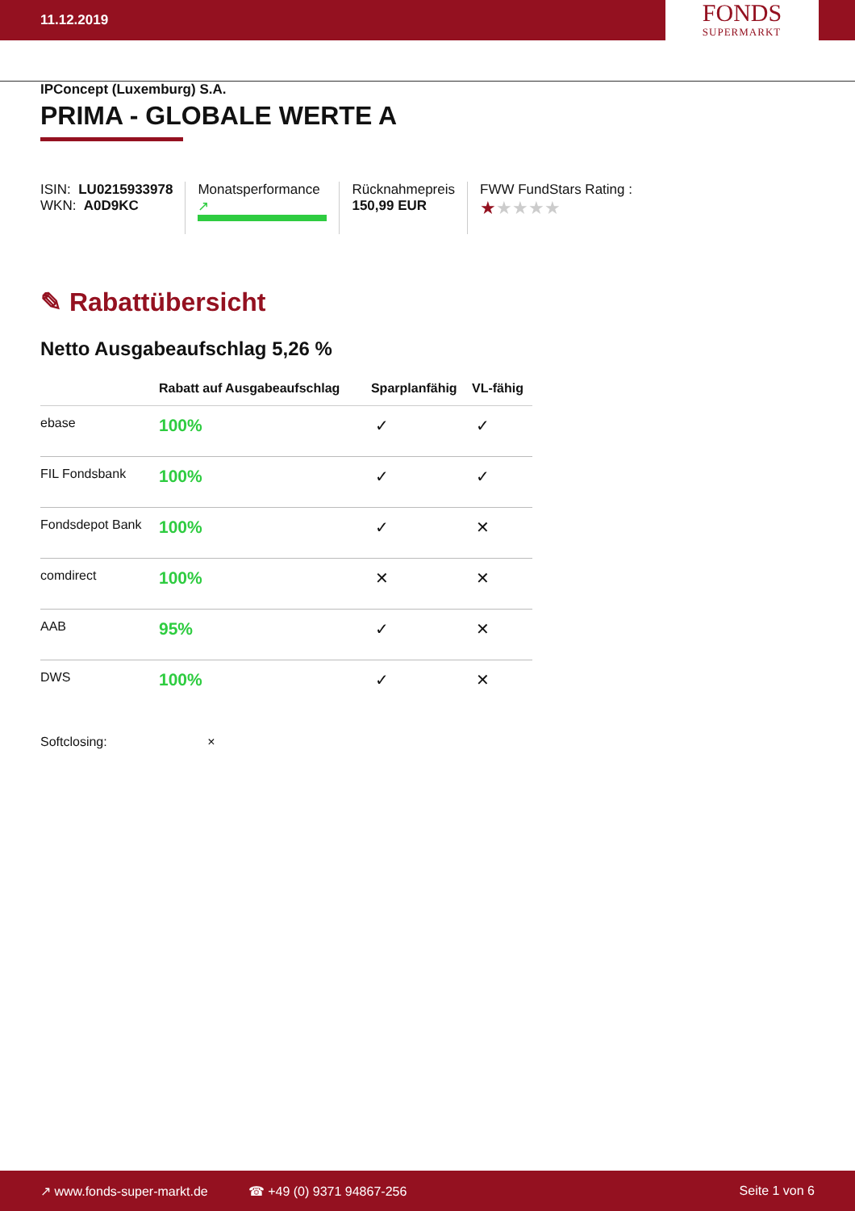11.12.2019
FONDS
SUPERMARKT
IPConcept (Luxemburg) S.A.
PRIMA - GLOBALE WERTE A
ISIN: LU0215933978
WKN: A0D9KC
Monatsperformance
↗
Rücknahmepreis
150,99 EUR
FWW FundStars Rating :
★★★★★
✎ Rabattübersicht
Netto Ausgabeaufschlag 5,26 %
| | Rabatt auf Ausgabeaufschlag | Sparplanfähig | VL-fähig |
| --- | --- | --- | --- |
| ebase | 100% | ✓ | ✓ |
| FIL Fondsbank | 100% | ✓ | ✓ |
| Fondsdepot Bank | 100% | ✓ | ✕ |
| comdirect | 100% | ✕ | ✕ |
| AAB | 95% | ✓ | ✕ |
| DWS | 100% | ✓ | ✕ |
Softclosing: ×
↗ www.fonds-super-markt.de ☎ +49 (0) 9371 94867-256 Seite 1 von 6